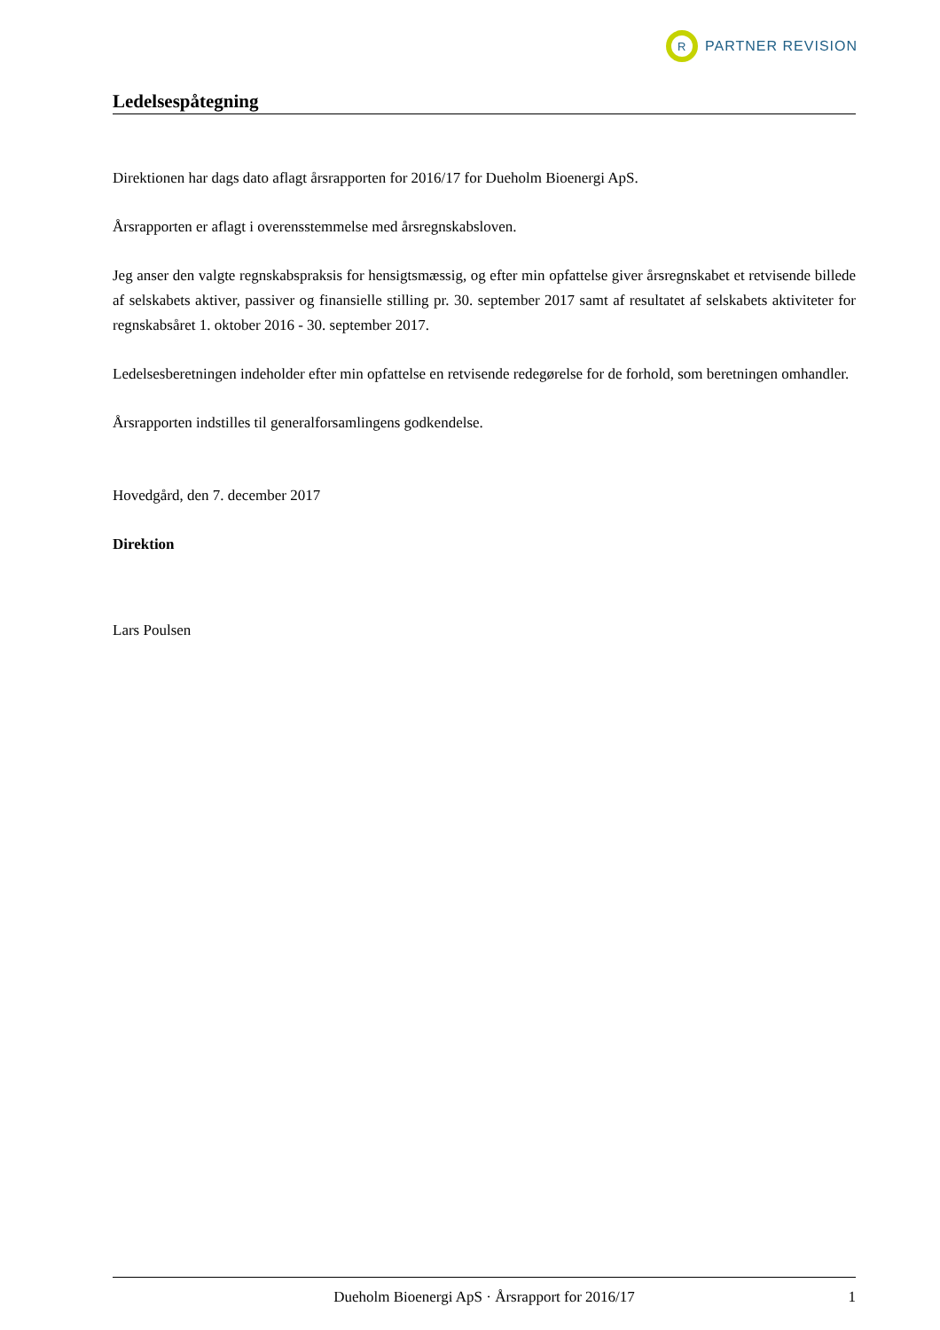R
PARTNER REVISION
Ledelsespåtegning
Direktionen har dags dato aflagt årsrapporten for 2016/17 for Dueholm Bioenergi ApS.
Årsrapporten er aflagt i overensstemmelse med årsregnskabsloven.
Jeg anser den valgte regnskabspraksis for hensigtsmæssig, og efter min opfattelse giver årsregnskabet et retvisende billede af selskabets aktiver, passiver og finansielle stilling pr. 30. september 2017 samt af resultatet af selskabets aktiviteter for regnskabsåret 1. oktober 2016 - 30. september 2017.
Ledelsesberetningen indeholder efter min opfattelse en retvisende redegørelse for de forhold, som beretningen omhandler.
Årsrapporten indstilles til generalforsamlingens godkendelse.
Hovedgård, den 7. december 2017
Direktion
Lars Poulsen
Dueholm Bioenergi ApS · Årsrapport for 2016/17 1